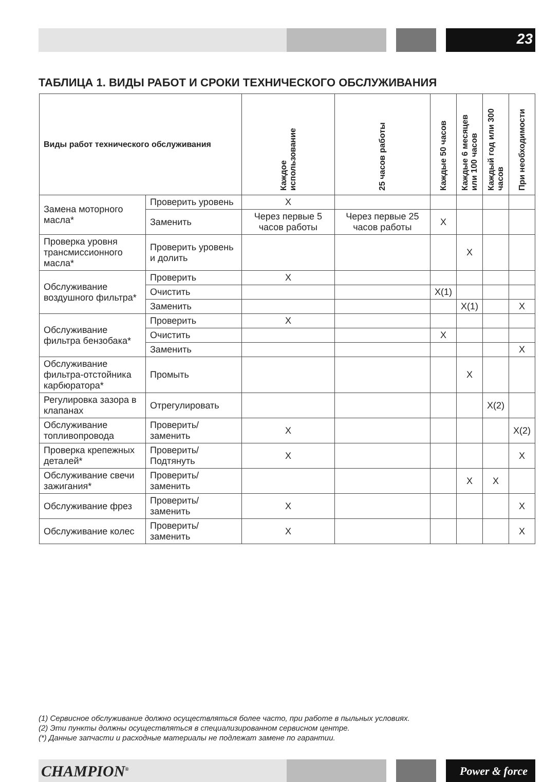23
ТАБЛИЦА 1. ВИДЫ РАБОТ И СРОКИ ТЕХНИЧЕСКОГО ОБСЛУЖИВАНИЯ
| Виды работ технического обслуживания | | Каждое использование | 25 часов работы | Каждые 50 часов | Каждые 6 месяцев или 100 часов | Каждый год или 300 часов | При необходимости |
| --- | --- | --- | --- | --- | --- | --- | --- |
| Замена моторного масла* | Проверить уровень | X | | | | | |
| | Заменить | Через первые 5 часов работы | Через первые 25 часов работы | X | | | |
| Проверка уровня трансмиссионного масла* | Проверить уровень и долить | | | | X | | |
| Обслуживание воздушного фильтра* | Проверить | X | | | | | |
| | Очистить | | | X(1) | | | |
| | Заменить | | | | X(1) | | X |
| Обслуживание фильтра бензобака* | Проверить | X | | | | | |
| | Очистить | | | X | | | |
| | Заменить | | | | | | X |
| Обслуживание фильтра-отстойника карбюратора* | Промыть | | | | X | | |
| Регулировка зазора в клапанах | Отрегулировать | | | | | X(2) | |
| Обслуживание топливопровода | Проверить/ заменить | X | | | | | X(2) |
| Проверка крепежных деталей* | Проверить/ Подтянуть | X | | | | | X |
| Обслуживание свечи зажигания* | Проверить/ заменить | | | | X | X | |
| Обслуживание фрез | Проверить/ заменить | X | | | | | X |
| Обслуживание колес | Проверить/ заменить | X | | | | | X |
(1) Сервисное обслуживание должно осуществляться более часто, при работе в пыльных условиях.
(2) Эти пункты должны осуществляться в специализированном сервисном центре.
(*) Данные запчасти и расходные материалы не подлежат замене по гарантии.
CHAMPION<sup>®</sup> Power & force